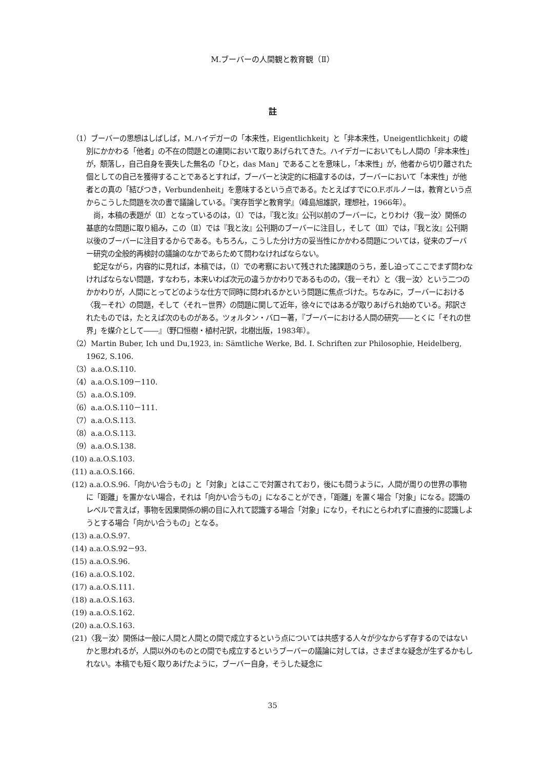M.ブーバーの人間観と教育観（Ⅱ）
註
（1）ブーバーの思想はしばしば，M.ハイデガーの「本来性，Eigentlichkeit」と「非本来性，Uneigentlichkeit」の峻別にかかわる「他者」の不在の問題との連関において取りあげられてきた。ハイデガーにおいてもし人間の「非本来性」が，頽落し，自己自身を喪失した無名の「ひと，das Man」であることを意味し，「本来性」が，他者から切り離された個としての自己を獲得することであるとすれば，ブーバーと決定的に相違するのは，ブーバーにおいて「本来性」が他者との真の「結びつき，Verbundenheit」を意味するという点である。たとえばすでにO.F.ボルノーは，教育という点からこうした問題を次の書で議論している。『実存哲学と教育学』（峰島旭雄訳，理想社，1966年）。
尚，本稿の表題が（Ⅱ）となっているのは，（Ⅰ）では，『我と汝』公刊以前のブーバーに，とりわけ〈我－汝〉関係の基底的な問題に取り組み，この（Ⅱ）では『我と汝』公刊期のブーバーに注目し，そして（Ⅲ）では，『我と汝』公刊期以後のブーバーに注目するからである。もちろん，こうした分け方の妥当性にかかわる問題については，従来のブーバー研究の全般的再検討の議論のなかであらためて問わなければならない。
蛇足ながら，内容的に見れば，本稿では，（Ⅰ）での考察において残された諸課題のうち，差し迫ってここでまず問わなければならない問題，すなわち，本来いわば次元の違うかかわりであるものの，〈我－それ〉と〈我－汝〉という二つのかかわりが，人間にとってどのような仕方で同時に問われるかという問題に焦点づけた。ちなみに，ブーバーにおける〈我－それ〉の問題，そして〈それ－世界〉の問題に関して近年，徐々にではあるが取りあげられ始めている。邦訳されたものでは，たとえば次のものがある。ツォルタン・バロー著，『ブーバーにおける人間の研究――とくに「それの世界」を媒介として――』（野口恒樹・植村卍訳，北樹出版，1983年）。
（2）Martin Buber, Ich und Du,1923, in: Sämtliche Werke, Bd. I. Schriften zur Philosophie, Heidelberg, 1962, S.106.
（3）a.a.O.S.110.
（4）a.a.O.S.109－110.
（5）a.a.O.S.109.
（6）a.a.O.S.110－111.
（7）a.a.O.S.113.
（8）a.a.O.S.113.
（9）a.a.O.S.138.
(10) a.a.O.S.103.
(11) a.a.O.S.166.
(12) a.a.O.S.96.「向かい合うもの」と「対象」とはここで対置されており，後にも問うように，人間が周りの世界の事物に「距離」を置かない場合，それは「向かい合うもの」になることができ，「距離」を置く場合「対象」になる。認識のレベルで言えば，事物を因果関係の網の目に入れて認識する場合「対象」になり，それにとらわれずに直接的に認識しようとする場合「向かい合うもの」となる。
(13) a.a.O.S.97.
(14) a.a.O.S.92－93.
(15) a.a.O.S.96.
(16) a.a.O.S.102.
(17) a.a.O.S.111.
(18) a.a.O.S.163.
(19) a.a.O.S.162.
(20) a.a.O.S.163.
(21)〈我－汝〉関係は一般に人間と人間との間で成立するという点については共感する人々が少なからず存するのではないかと思われるが，人間以外のものとの間でも成立するというブーバーの議論に対しては，さまざまな疑念が生ずるかもしれない。本稿でも短く取りあげたように，ブーバー自身，そうした疑念に
35